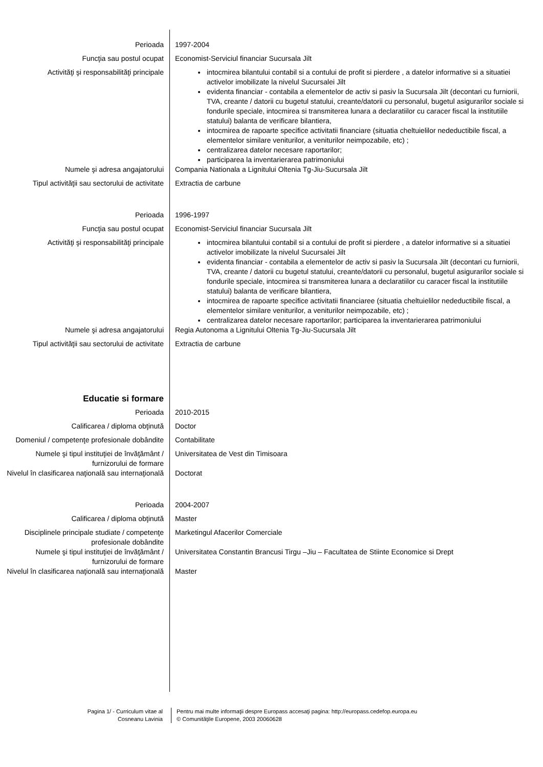Perioada 1997-2004
Funcţia sau postul ocupat Economist-Serviciul financiar Sucursala Jilt
Activităţi şi responsabilităţi principale
intocmirea bilantului contabil si a contului de profit si pierdere , a datelor informative si a situatiei activelor imobilizate la nivelul Sucursalei Jilt
evidenta financiar - contabila a elementelor de activ si pasiv la Sucursala Jilt (decontari cu furniorii, TVA, creante / datorii cu bugetul statului, creante/datorii cu personalul, bugetul asigurarilor sociale si fondurile speciale, intocmirea si transmiterea lunara a declaratiilor cu caracer fiscal la institutiile statului) balanta de verificare bilantiera,
intocmirea de rapoarte specifice activitatii financiare (situatia cheltuielilor nedeductibile fiscal, a elementelor similare veniturilor, a veniturilor neimpozabile, etc) ;
centralizarea datelor necesare raportarilor;
participarea la inventarierarea patrimoniului
Numele şi adresa angajatorului Compania Nationala a Lignitului Oltenia Tg-Jiu-Sucursala Jilt
Tipul activităţii sau sectorului de activitate
Extractia de carbune
Perioada 1996-1997
Funcţia sau postul ocupat Economist-Serviciul financiar Sucursala Jilt
Activităţi şi responsabilităţi principale
intocmirea bilantului contabil si a contului de profit si pierdere , a datelor informative si a situatiei activelor imobilizate la nivelul Sucursalei Jilt
evidenta financiar - contabila a elementelor de activ si pasiv la Sucursala Jilt (decontari cu furniorii, TVA, creante / datorii cu bugetul statului, creante/datorii cu personalul, bugetul asigurarilor sociale si fondurile speciale, intocmirea si transmiterea lunara a declaratiilor cu caracer fiscal la institutiile statului) balanta de verificare bilantiera,
intocmirea de rapoarte specifice activitatii financiaree (situatia cheltuielilor nedeductibile fiscal, a elementelor similare veniturilor, a veniturilor neimpozabile, etc) ;
centralizarea datelor necesare raportarilor; participarea la inventarierarea patrimoniului
Numele şi adresa angajatorului Regia Autonoma a Lignitului Oltenia Tg-Jiu-Sucursala Jilt
Tipul activităţii sau sectorului de activitate
Extractia de carbune
Educatie si formare
Perioada 2010-2015
Calificarea / diploma obţinută Doctor
Domeniul / competenţe profesionale dobândite
Contabilitate
Numele şi tipul instituţiei de învăţământ / furnizorului de formare
Universitatea de Vest din Timisoara
Nivelul în clasificarea naţională sau internaţională
Doctorat
Perioada 2004-2007
Calificarea / diploma obţinută Master
Disciplinele principale studiate / competenţe profesionale dobândite
Marketingul Afacerilor Comerciale
Numele şi tipul instituţiei de învăţământ / furnizorului de formare
Universitatea Constantin Brancusi Tirgu –Jiu – Facultatea de Stiinte Economice si Drept
Nivelul în clasificarea naţională sau internaţională
Master
Pagina 1/ - Curriculum vitae al
Cosneanu Lavinia
Pentru mai multe informaţii despre Europass accesaţi pagina: http://europass.cedefop.europa.eu
© Comunităţile Europene, 2003 20060628